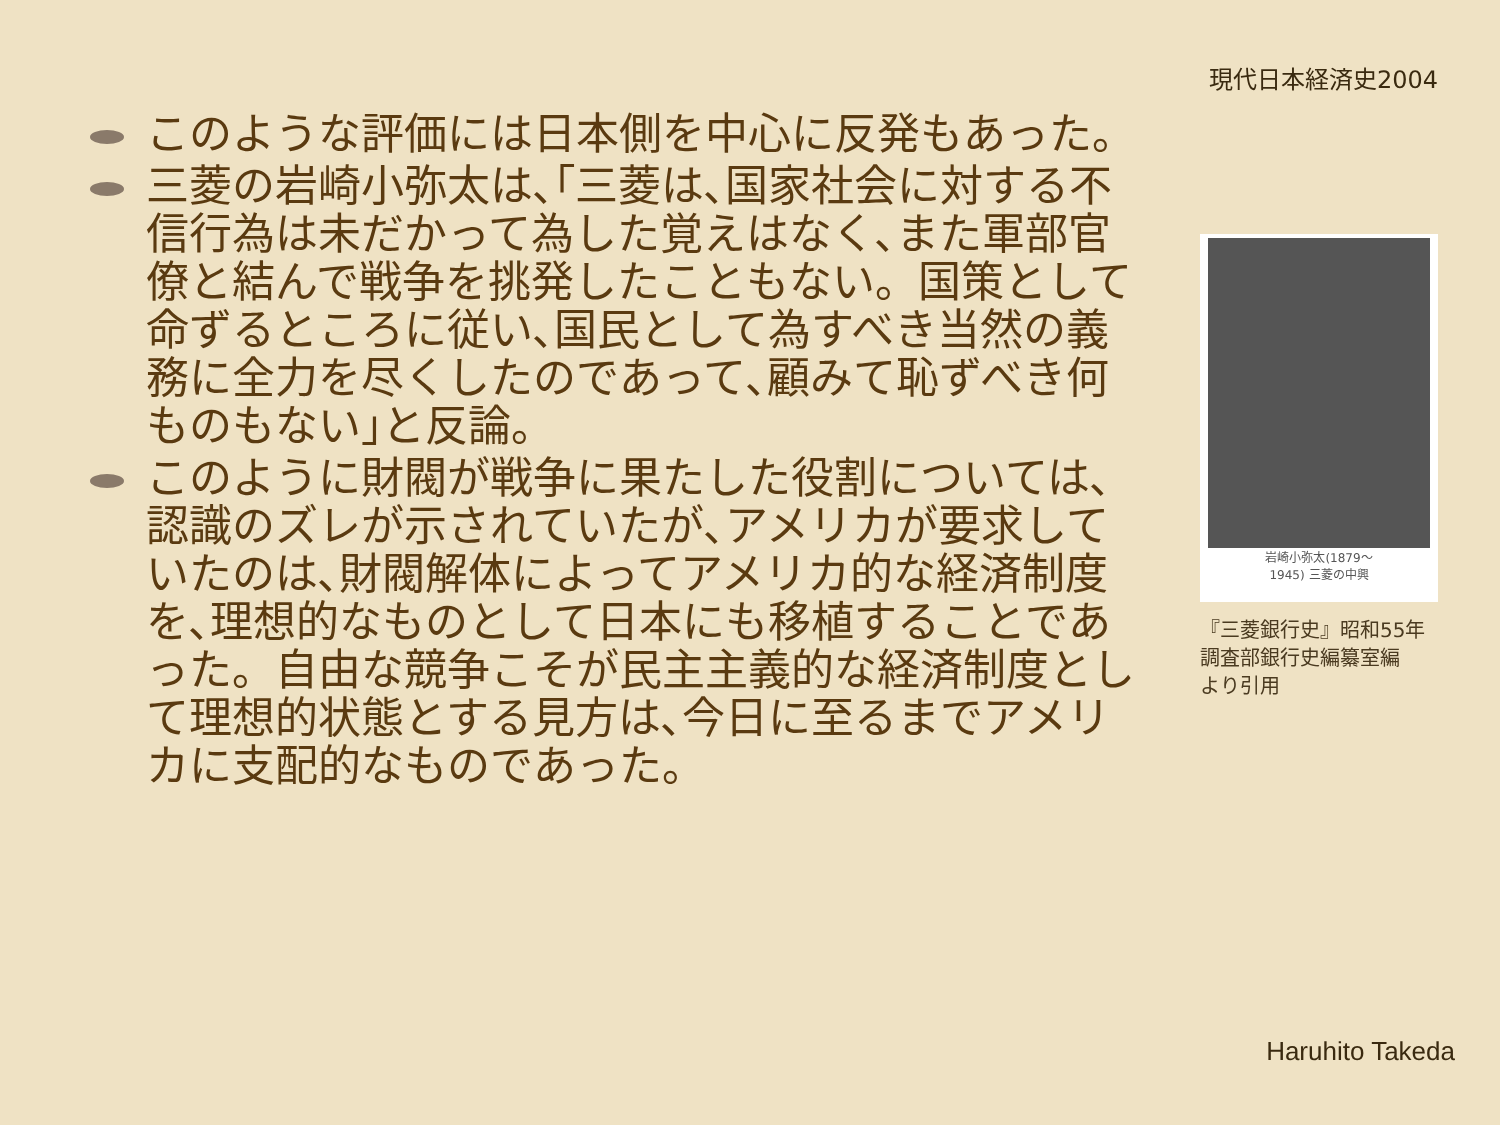現代日本経済史2004
このような評価には日本側を中心に反発もあった。
三菱の岩崎小弥太は､｢三菱は､国家社会に対する不信行為は未だかって為した覚えはなく､また軍部官僚と結んで戦争を挑発したこともない。国策として命ずるところに従い､国民として為すべき当然の義務に全力を尽くしたのであって､顧みて恥ずべき何ものもない｣と反論。
このように財閥が戦争に果たした役割については､認識のズレが示されていたが､アメリカが要求していたのは､財閥解体によってアメリカ的な経済制度を､理想的なものとして日本にも移植することであった。自由な競争こそが民主主義的な経済制度として理想的状態とする見方は､今日に至るまでアメリカに支配的なものであった。
岩崎小弥太(1879～
1945) 三菱の中興
『三菱銀行史』昭和55年
調査部銀行史編纂室編
より引用
Haruhito Takeda